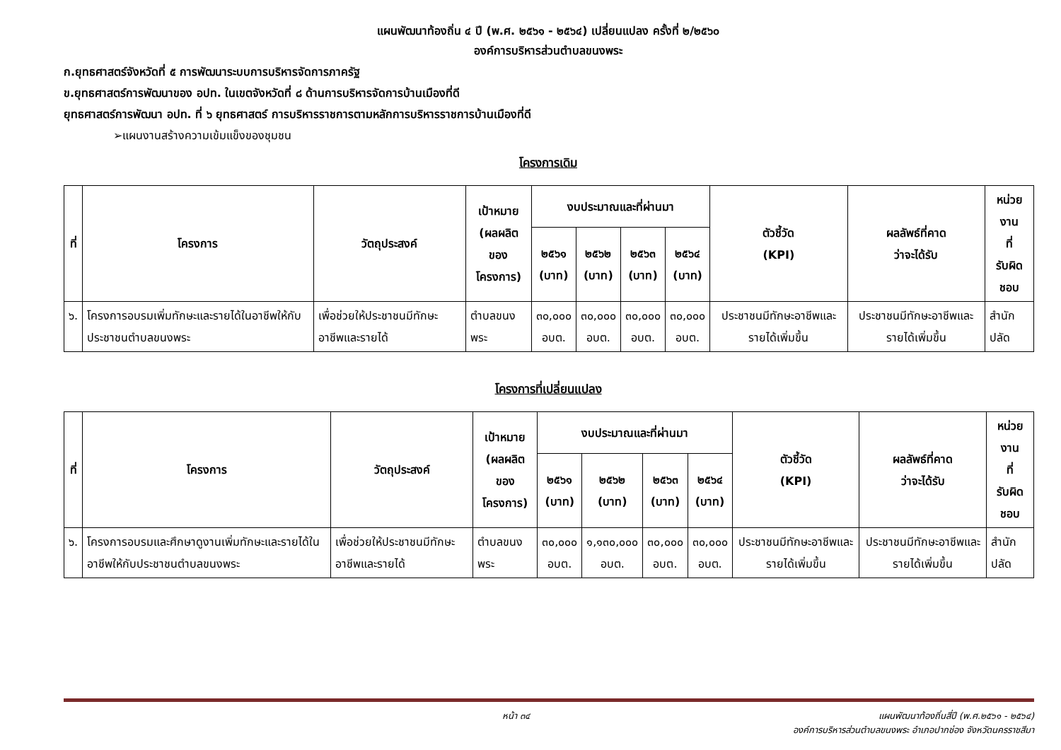แผนพัฒนาท้องถิ่น ๔ ปี (พ.ศ. ๒๕๖๑ - ๒๕๖๔) เปลี่ยนแปลง ครั้งที่ ๒/๒๕๖๐
องค์การบริหารส่วนตำบลขนงพระ
ก.ยุทธศาสตร์จังหวัดที่ ๕ การพัฒนาระบบการบริหารจัดการภาครัฐ
ข.ยุทธศาสตร์การพัฒนาของ อปท. ในเขตจังหวัดที่ ๘ ด้านการบริหารจัดการบ้านเมืองที่ดี
ยุทธศาสตร์การพัฒนา อปท. ที่ ๖ ยุทธศาสตร์ การบริหารราชการตามหลักการบริหารราชการบ้านเมืองที่ดี
➢แผนงานสร้างความเข้มแข็งของชุมชน
โครงการเดิม
| ที่ | โครงการ | วัตถุประสงค์ | เป้าหมาย (ผลผลิตของ โครงการ) | งบประมาณและที่ผ่านมา | | | | ตัวชี้วัด (KPI) | ผลลัพธ์ที่คาด ว่าจะได้รับ | หน่วยงาน ที่ รับผิดชอบ |
| --- | --- | --- | --- | --- | --- | --- | --- | --- | --- | --- |
| | | | | ๒๕๖๑ (บาท) | ๒๕๖๒ (บาท) | ๒๕๖๓ (บาท) | ๒๕๖๔ (บาท) | | | |
| ๖. | โครงการอบรมเพิ่มทักษะและรายได้ในอาชีพให้กับประชาชนตำบลขนงพระ | เพื่อช่วยให้ประชาชนมีทักษะอาชีพและรายได้ | ตำบลขนงพระ | ๓๐,๐๐๐ อบต. | ๓๐,๐๐๐ อบต. | ๓๐,๐๐๐ อบต. | ๓๐,๐๐๐ อบต. | ประชาชนมีทักษะอาชีพและรายได้เพิ่มขึ้น | ประชาชนมีทักษะอาชีพและรายได้เพิ่มขึ้น | สำนักปลัด |
โครงการที่เปลี่ยนแปลง
| ที่ | โครงการ | วัตถุประสงค์ | เป้าหมาย (ผลผลิตของ โครงการ) | งบประมาณและที่ผ่านมา | | | | ตัวชี้วัด (KPI) | ผลลัพธ์ที่คาด ว่าจะได้รับ | หน่วยงาน ที่ รับผิดชอบ |
| --- | --- | --- | --- | --- | --- | --- | --- | --- | --- | --- |
| | | | | ๒๕๖๑ (บาท) | ๒๕๖๒ (บาท) | ๒๕๖๓ (บาท) | ๒๕๖๔ (บาท) | | | |
| ๖. | โครงการอบรมและศึกษาดูงานเพิ่มทักษะและรายได้ในอาชีพให้กับประชาชนตำบลขนงพระ | เพื่อช่วยให้ประชาชนมีทักษะอาชีพและรายได้ | ตำบลขนงพระ | ๓๐,๐๐๐ อบต. | ๑,๑๓๐,๐๐๐ อบต. | ๓๐,๐๐๐ อบต. | ๓๐,๐๐๐ อบต. | ประชาชนมีทักษะอาชีพและรายได้เพิ่มขึ้น | ประชาชนมีทักษะอาชีพและรายได้เพิ่มขึ้น | สำนักปลัด |
หน้า ๓๔ แผนพัฒนาท้องถิ่นสี่ปี (พ.ศ.๒๕๖๑ - ๒๕๖๔)
องค์การบริหารส่วนตำบลขนงพระ อำเภอปากช่อง จังหวัดนครราชสีมา